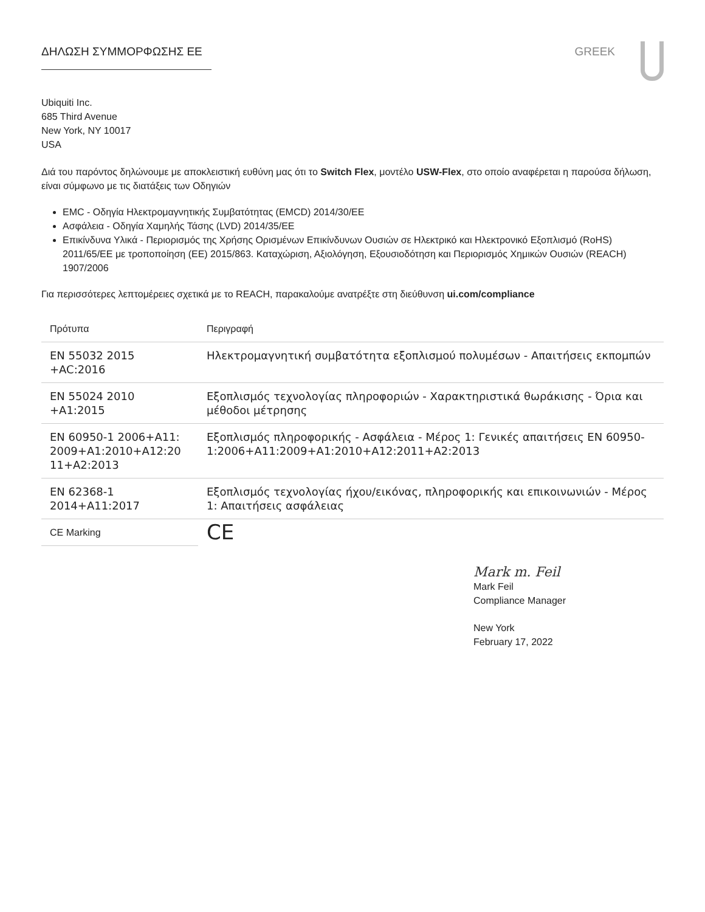ΔΗΛΩΣΗ ΣΥΜΜΟΡΦΩΣΗΣ ΕΕ GREEK
Ubiquiti Inc.
685 Third Avenue
New York, NY 10017
USA
Διά του παρόντος δηλώνουμε με αποκλειστική ευθύνη μας ότι το Switch Flex, μοντέλο USW-Flex, στο οποίο αναφέρεται η παρούσα δήλωση, είναι σύμφωνο με τις διατάξεις των Οδηγιών
EMC - Οδηγία Ηλεκτρομαγνητικής Συμβατότητας (EMCD) 2014/30/EE
Ασφάλεια - Οδηγία Χαμηλής Τάσης (LVD) 2014/35/EE
Επικίνδυνα Υλικά - Περιορισμός της Χρήσης Ορισμένων Επικίνδυνων Ουσιών σε Ηλεκτρικό και Ηλεκτρονικό Εξοπλισμό (RoHS) 2011/65/EE με τροποποίηση (ΕΕ) 2015/863. Καταχώριση, Αξιολόγηση, Εξουσιοδότηση και Περιορισμός Χημικών Ουσιών (REACH) 1907/2006
Για περισσότερες λεπτομέρειες σχετικά με το REACH, παρακαλούμε ανατρέξτε στη διεύθυνση ui.com/compliance
| Πρότυπα | Περιγραφή |
| --- | --- |
| EN 55032 2015 +AC:2016 | Ηλεκτρομαγνητική συμβατότητα εξοπλισμού πολυμέσων - Απαιτήσεις εκπομπών |
| EN 55024 2010 +A1:2015 | Εξοπλισμός τεχνολογίας πληροφοριών - Χαρακτηριστικά θωράκισης - Όρια και μέθοδοι μέτρησης |
| EN 60950-1 2006+A11: 2009+A1:2010+A12:20 11+A2:2013 | Εξοπλισμός πληροφορικής - Ασφάλεια - Μέρος 1: Γενικές απαιτήσεις EN 60950-1:2006+A11:2009+A1:2010+A12:2011+A2:2013 |
| EN 62368-1 2014+A11:2017 | Εξοπλισμός τεχνολογίας ήχου/εικόνας, πληροφορικής και επικοινωνιών - Μέρος 1: Απαιτήσεις ασφάλειας |
| CE Marking | CE |
Mark m. Feil
Mark Feil
Compliance Manager
New York
February 17, 2022